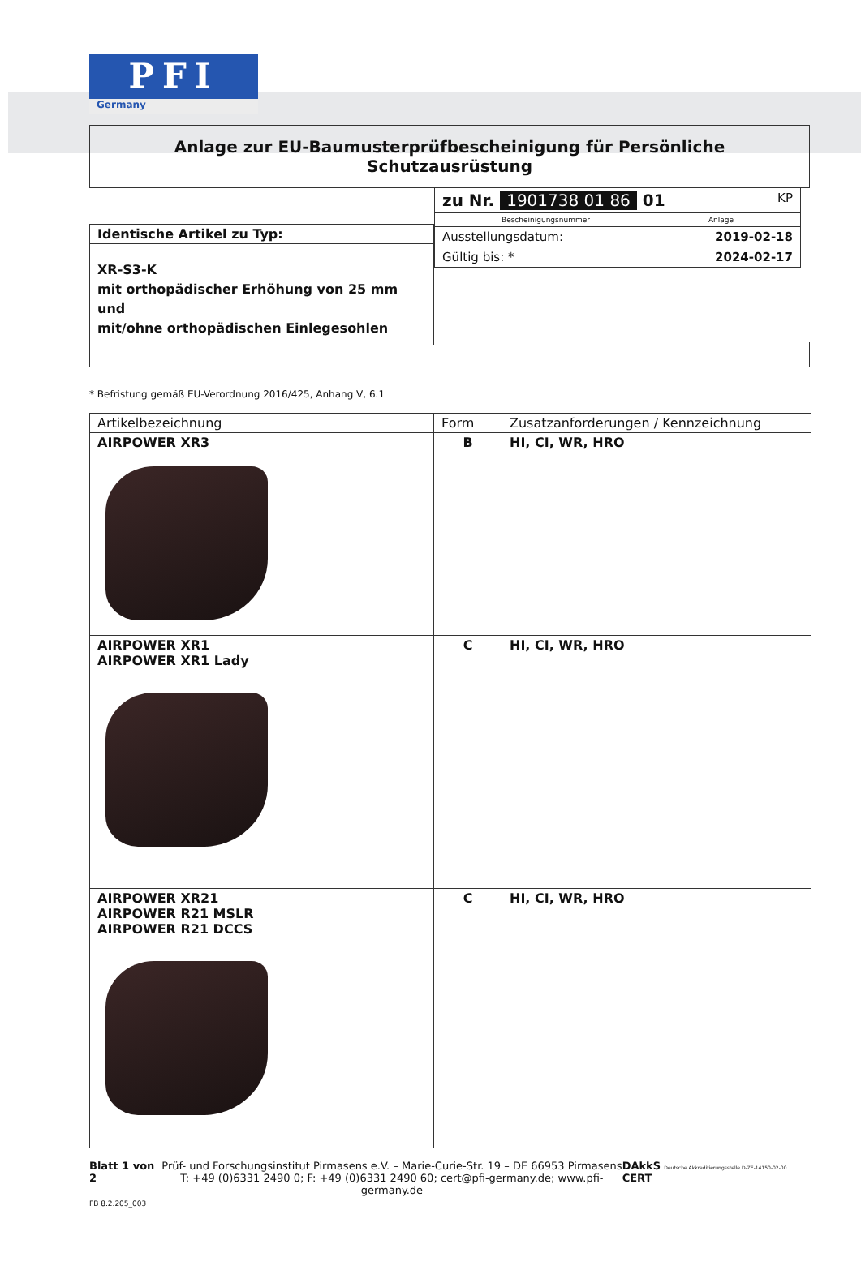PFI
Germany
Anlage zur EU-Baumusterprüfbescheinigung für Persönliche Schutzausrüstung
Identische Artikel zu Typ:
XR-S3-K
mit orthopädischer Erhöhung von 25 mm und
mit/ohne orthopädischen Einlegesohlen
zu Nr. 1901738 01 86 01 KP
Bescheinigungsnummer Anlage
Ausstellungsdatum: 2019-02-18
Gültig bis: * 2024-02-17
* Befristung gemäß EU-Verordnung 2016/425, Anhang V, 6.1
| Artikelbezeichnung | Form | Zusatzanforderungen / Kennzeichnung |
| --- | --- | --- |
| AIRPOWER XR3 | B | HI, CI, WR, HRO |
| AIRPOWER XR1 AIRPOWER XR1 Lady | C | HI, CI, WR, HRO |
| AIRPOWER XR21 AIRPOWER R21 MSLR AIRPOWER R21 DCCS | C | HI, CI, WR, HRO |
Blatt 1 von 2
FB 8.2.205_003
Prüf- und Forschungsinstitut Pirmasens e.V. – Marie-Curie-Str. 19 – DE 66953 Pirmasens
T: +49 (0)6331 2490 0; F: +49 (0)6331 2490 60; cert@pfi-germany.de; www.pfi-germany.de
DAkkS Deutsche Akkreditierungsstelle D-ZE-14150-02-00 CERT